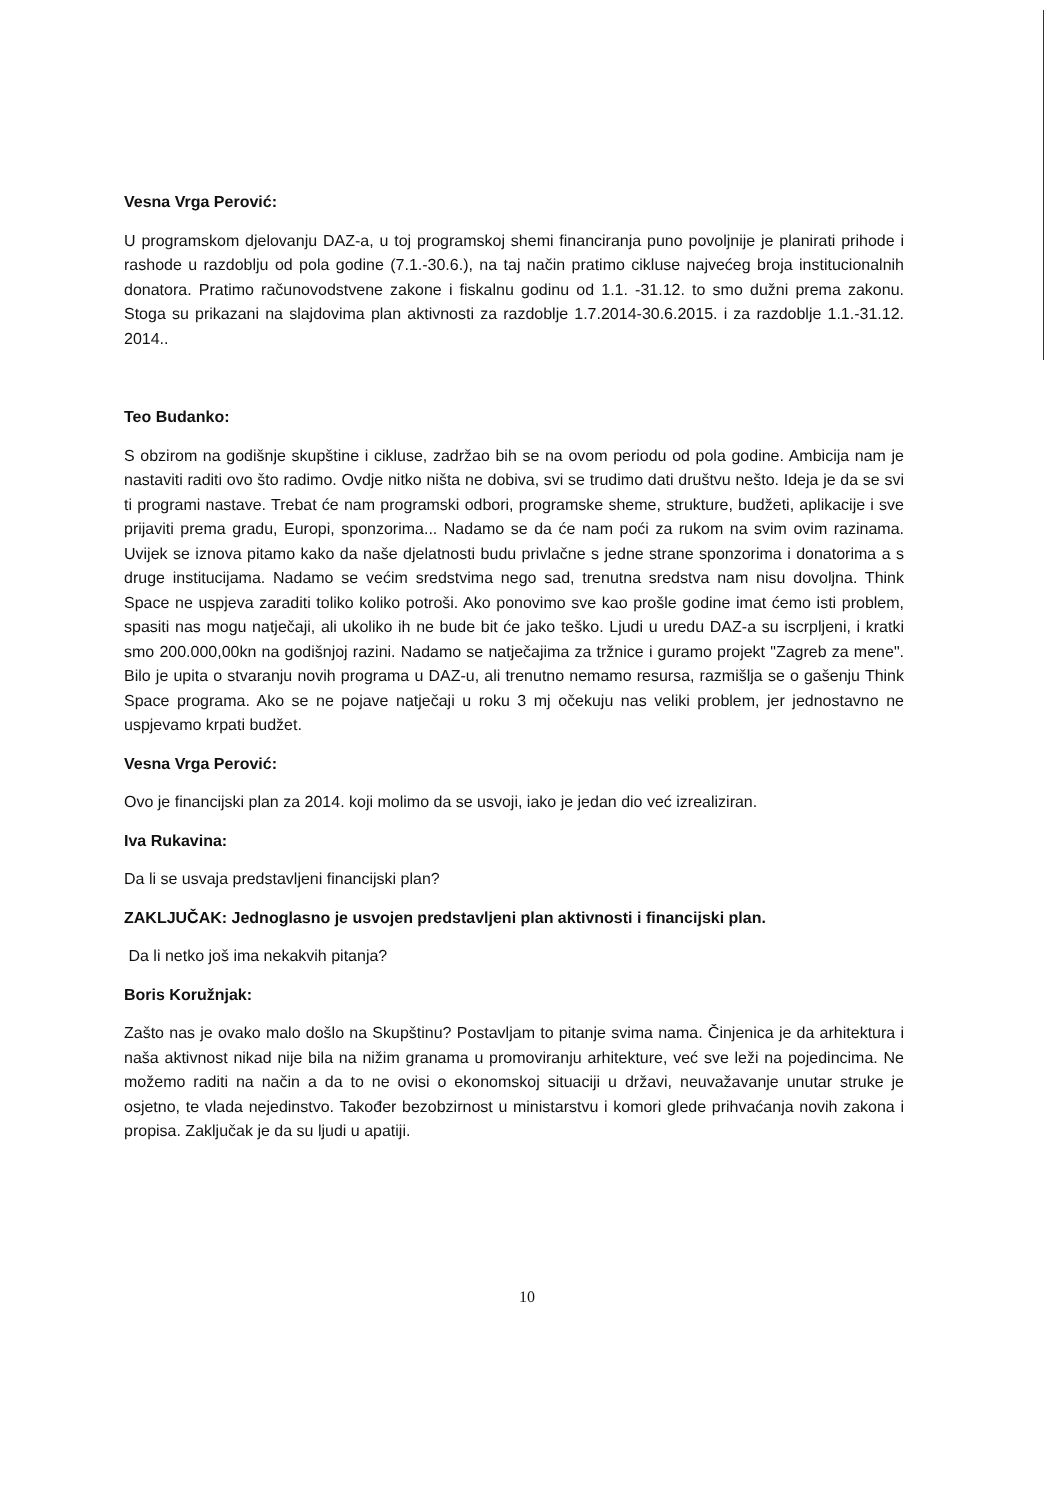Vesna Vrga Perović:
U programskom djelovanju DAZ-a, u toj programskoj shemi financiranja puno povoljnije je planirati prihode i rashode u razdoblju od pola godine (7.1.-30.6.), na taj način pratimo cikluse najvećeg broja institucionalnih donatora. Pratimo računovodstvene zakone i fiskalnu godinu od 1.1. -31.12. to smo dužni prema zakonu. Stoga su prikazani na slajdovima plan aktivnosti za razdoblje 1.7.2014-30.6.2015. i za razdoblje 1.1.-31.12. 2014..
Teo Budanko:
S obzirom na godišnje skupštine i cikluse, zadržao bih se na ovom periodu od pola godine. Ambicija nam je nastaviti raditi ovo što radimo. Ovdje nitko ništa ne dobiva, svi se trudimo dati društvu nešto. Ideja je da se svi ti programi nastave. Trebat će nam programski odbori, programske sheme, strukture, budžeti, aplikacije i sve prijaviti prema gradu, Europi, sponzorima... Nadamo se da će nam poći za rukom na svim ovim razinama. Uvijek se iznova pitamo kako da naše djelatnosti budu privlačne s jedne strane sponzorima i donatorima a s druge institucijama. Nadamo se većim sredstvima nego sad, trenutna sredstva nam nisu dovoljna. Think Space ne uspjeva zaraditi toliko koliko potroši. Ako ponovimo sve kao prošle godine imat ćemo isti problem, spasiti nas mogu natječaji, ali ukoliko ih ne bude bit će jako teško. Ljudi u uredu DAZ-a su iscrpljeni, i kratki smo 200.000,00kn na godišnjoj razini. Nadamo se natječajima za tržnice i guramo projekt "Zagreb za mene". Bilo je upita o stvaranju novih programa u DAZ-u, ali trenutno nemamo resursa, razmišlja se o gašenju Think Space programa. Ako se ne pojave natječaji u roku 3 mj očekuju nas veliki problem, jer jednostavno ne uspjevamo krpati budžet.
Vesna Vrga Perović:
Ovo je financijski plan za 2014. koji molimo da se usvoji, iako je jedan dio već izrealiziran.
Iva Rukavina:
Da li se usvaja predstavljeni financijski plan?
ZAKLJUČAK: Jednoglasno je usvojen predstavljeni plan aktivnosti i financijski plan.
Da li netko još ima nekakvih pitanja?
Boris Koružnjak:
Zašto nas je ovako malo došlo na Skupštinu? Postavljam to pitanje svima nama. Činjenica je da arhitektura i naša aktivnost nikad nije bila na nižim granama u promoviranju arhitekture, već sve leži na pojedincima. Ne možemo raditi na način a da to ne ovisi o ekonomskoj situaciji u državi, neuvažavanje unutar struke je osjetno, te vlada nejedinstvo. Također bezobzirnost u ministarstvu i komori glede prihvaćanja novih zakona i propisa. Zaključak je da su ljudi u apatiji.
10